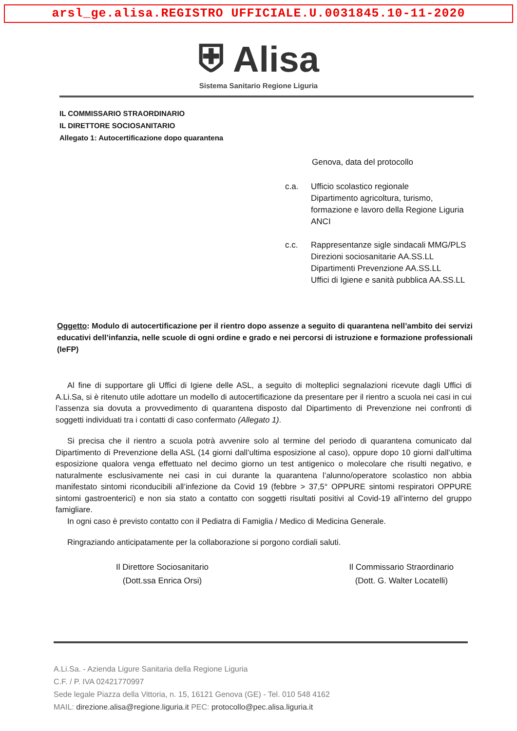arsl_ge.alisa.REGISTRO UFFICIALE.U.0031845.10-11-2020
⛨ Alisa
Sistema Sanitario Regione Liguria
IL COMMISSARIO STRAORDINARIO
IL DIRETTORE SOCIOSANITARIO
Allegato 1: Autocertificazione dopo quarantena
Genova, data del protocollo
c.a. Ufficio scolastico regionale
Dipartimento agricoltura, turismo,
formazione e lavoro della Regione Liguria
ANCI
c.c. Rappresentanze sigle sindacali MMG/PLS
Direzioni sociosanitarie AA.SS.LL
Dipartimenti Prevenzione AA.SS.LL
Uffici di Igiene e sanità pubblica AA.SS.LL
Oggetto: Modulo di autocertificazione per il rientro dopo assenze a seguito di quarantena nell’ambito dei servizi educativi dell’infanzia, nelle scuole di ogni ordine e grado e nei percorsi di istruzione e formazione professionali (IeFP)
Al fine di supportare gli Uffici di Igiene delle ASL, a seguito di molteplici segnalazioni ricevute dagli Uffici di A.Li.Sa, si è ritenuto utile adottare un modello di autocertificazione da presentare per il rientro a scuola nei casi in cui l’assenza sia dovuta a provvedimento di quarantena disposto dal Dipartimento di Prevenzione nei confronti di soggetti individuati tra i contatti di caso confermato (Allegato 1).
Si precisa che il rientro a scuola potrà avvenire solo al termine del periodo di quarantena comunicato dal Dipartimento di Prevenzione della ASL (14 giorni dall’ultima esposizione al caso), oppure dopo 10 giorni dall’ultima esposizione qualora venga effettuato nel decimo giorno un test antigenico o molecolare che risulti negativo, e naturalmente esclusivamente nei casi in cui durante la quarantena l’alunno/operatore scolastico non abbia manifestato sintomi riconducibili all’infezione da Covid 19 (febbre > 37,5° OPPURE sintomi respiratori OPPURE sintomi gastroenterici) e non sia stato a contatto con soggetti risultati positivi al Covid-19 all’interno del gruppo famigliare.
In ogni caso è previsto contatto con il Pediatra di Famiglia / Medico di Medicina Generale.
Ringraziando anticipatamente per la collaborazione si porgono cordiali saluti.
Il Direttore Sociosanitario
(Dott.ssa Enrica Orsi)
Il Commissario Straordinario
(Dott. G. Walter Locatelli)
A.Li.Sa. - Azienda Ligure Sanitaria della Regione Liguria
C.F. / P. IVA 02421770997
Sede legale Piazza della Vittoria, n. 15, 16121 Genova (GE) - Tel. 010 548 4162
MAIL: direzione.alisa@regione.liguria.it PEC: protocollo@pec.alisa.liguria.it